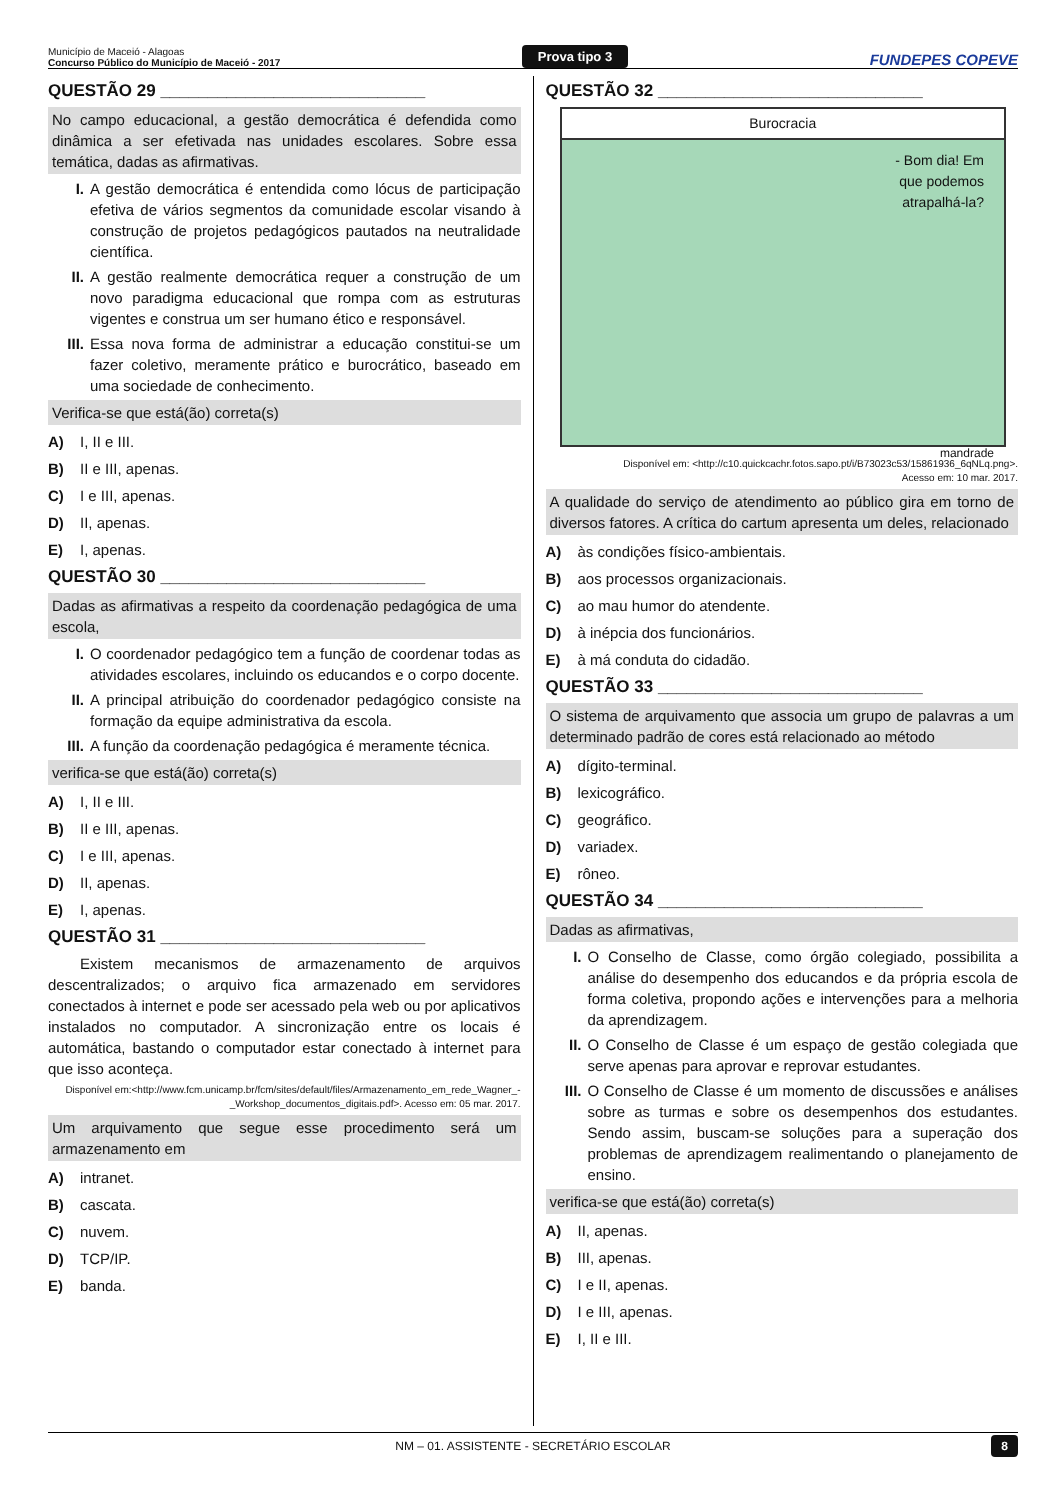Município de Maceió - Alagoas
Concurso Público do Município de Maceió - 2017
Prova tipo 3
FUNDEPES COPEVE
QUESTÃO 29 ____________________________
No campo educacional, a gestão democrática é defendida como dinâmica a ser efetivada nas unidades escolares. Sobre essa temática, dadas as afirmativas.
I. A gestão democrática é entendida como lócus de participação efetiva de vários segmentos da comunidade escolar visando à construção de projetos pedagógicos pautados na neutralidade científica.
II. A gestão realmente democrática requer a construção de um novo paradigma educacional que rompa com as estruturas vigentes e construa um ser humano ético e responsável.
III. Essa nova forma de administrar a educação constitui-se um fazer coletivo, meramente prático e burocrático, baseado em uma sociedade de conhecimento.
Verifica-se que está(ão) correta(s)
A) I, II e III.
B) II e III, apenas.
C) I e III, apenas.
D) II, apenas.
E) I, apenas.
QUESTÃO 30 ____________________________
Dadas as afirmativas a respeito da coordenação pedagógica de uma escola,
I. O coordenador pedagógico tem a função de coordenar todas as atividades escolares, incluindo os educandos e o corpo docente.
II. A principal atribuição do coordenador pedagógico consiste na formação da equipe administrativa da escola.
III. A função da coordenação pedagógica é meramente técnica.
verifica-se que está(ão) correta(s)
A) I, II e III.
B) II e III, apenas.
C) I e III, apenas.
D) II, apenas.
E) I, apenas.
QUESTÃO 31 ____________________________
Existem mecanismos de armazenamento de arquivos descentralizados; o arquivo fica armazenado em servidores conectados à internet e pode ser acessado pela web ou por aplicativos instalados no computador. A sincronização entre os locais é automática, bastando o computador estar conectado à internet para que isso aconteça.
Disponível em:<http://www.fcm.unicamp.br/fcm/sites/default/files/Armazenamento_em_rede_Wagner_-_Workshop_documentos_digitais.pdf>. Acesso em: 05 mar. 2017.
Um arquivamento que segue esse procedimento será um armazenamento em
A) intranet.
B) cascata.
C) nuvem.
D) TCP/IP.
E) banda.
QUESTÃO 32 ____________________________
Burocracia
- Bom dia! Em
que podemos
atrapalhá-la?
mandrade
Disponível em: <http://c10.quickcachr.fotos.sapo.pt/i/B73023c53/15861936_6qNLq.png>.
Acesso em: 10 mar. 2017.
A qualidade do serviço de atendimento ao público gira em torno de diversos fatores. A crítica do cartum apresenta um deles, relacionado
A) às condições físico-ambientais.
B) aos processos organizacionais.
C) ao mau humor do atendente.
D) à inépcia dos funcionários.
E) à má conduta do cidadão.
QUESTÃO 33 ____________________________
O sistema de arquivamento que associa um grupo de palavras a um determinado padrão de cores está relacionado ao método
A) dígito-terminal.
B) lexicográfico.
C) geográfico.
D) variadex.
E) rôneo.
QUESTÃO 34 ____________________________
Dadas as afirmativas,
I. O Conselho de Classe, como órgão colegiado, possibilita a análise do desempenho dos educandos e da própria escola de forma coletiva, propondo ações e intervenções para a melhoria da aprendizagem.
II. O Conselho de Classe é um espaço de gestão colegiada que serve apenas para aprovar e reprovar estudantes.
III. O Conselho de Classe é um momento de discussões e análises sobre as turmas e sobre os desempenhos dos estudantes. Sendo assim, buscam-se soluções para a superação dos problemas de aprendizagem realimentando o planejamento de ensino.
verifica-se que está(ão) correta(s)
A) II, apenas.
B) III, apenas.
C) I e II, apenas.
D) I e III, apenas.
E) I, II e III.
NM – 01. ASSISTENTE - SECRETÁRIO ESCOLAR 8